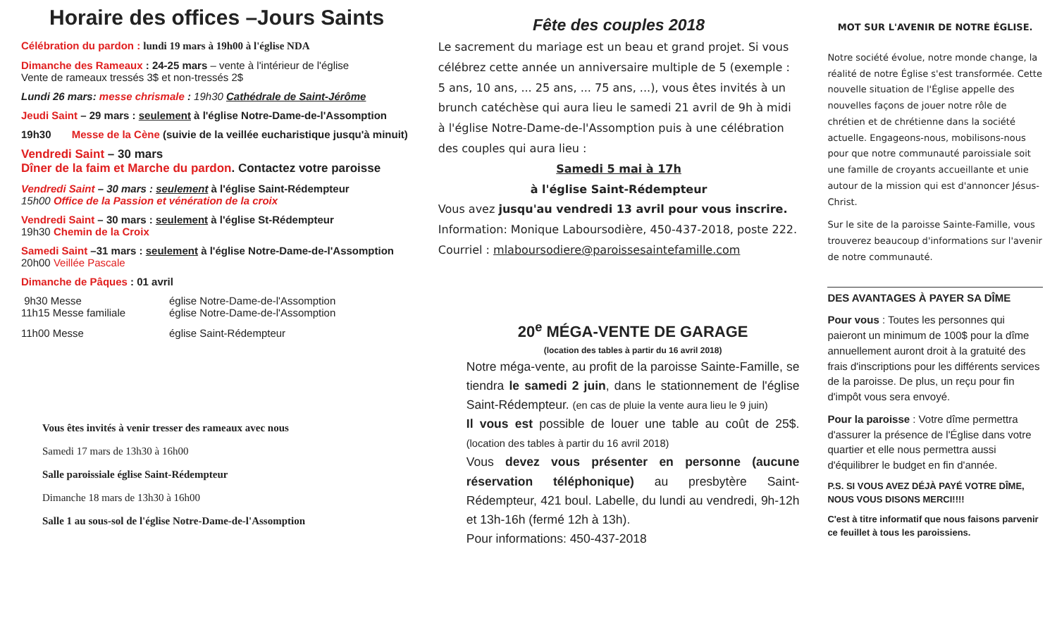Horaire des offices –Jours Saints
Célébration du pardon : lundi 19 mars à 19h00 à l'église NDA
Dimanche des Rameaux : 24-25 mars – vente à l'intérieur de l'église
Vente de rameaux tressés 3$ et non-tressés 2$
Lundi 26 mars: messe chrismale : 19h30 Cathédrale de Saint-Jérôme
Jeudi Saint – 29 mars : seulement à l'église Notre-Dame-de-l'Assomption
19h30 Messe de la Cène (suivie de la veillée eucharistique jusqu'à minuit)
Vendredi Saint – 30 mars
Dîner de la faim et Marche du pardon. Contactez votre paroisse
Vendredi Saint – 30 mars : seulement à l'église Saint-Rédempteur
15h00 Office de la Passion et vénération de la croix
Vendredi Saint – 30 mars : seulement à l'église St-Rédempteur
19h30 Chemin de la Croix
Samedi Saint –31 mars : seulement à l'église Notre-Dame-de-l'Assomption
20h00 Veillée Pascale
Dimanche de Pâques : 01 avril
9h30 Messe église Notre-Dame-de-l'Assomption
11h15 Messe familiale église Notre-Dame-de-l'Assomption
11h00 Messe église Saint-Rédempteur
Vous êtes invités à venir tresser des rameaux avec nous
Samedi 17 mars de 13h30 à 16h00
Salle paroissiale église Saint-Rédempteur
Dimanche 18 mars de 13h30 à 16h00
Salle 1 au sous-sol de l'église Notre-Dame-de-l'Assomption
Fête des couples 2018
Le sacrement du mariage est un beau et grand projet. Si vous célébrez cette année un anniversaire multiple de 5 (exemple : 5 ans, 10 ans, ... 25 ans, ... 75 ans, ...), vous êtes invités à un brunch catéchèse qui aura lieu le samedi 21 avril de 9h à midi à l'église Notre-Dame-de-l'Assomption puis à une célébration des couples qui aura lieu :
Samedi 5 mai à 17h
à l'église Saint-Rédempteur
Vous avez jusqu'au vendredi 13 avril pour vous inscrire.
Information: Monique Laboursodière, 450-437-2018, poste 222.
Courriel : mlaboursodiere@paroissesaintefamille.com
20<sup>e</sup> MÉGA-VENTE DE GARAGE
(location des tables à partir du 16 avril 2018)
Notre méga-vente, au profit de la paroisse Sainte-Famille, se tiendra le samedi 2 juin, dans le stationnement de l'église Saint-Rédempteur. (en cas de pluie la vente aura lieu le 9 juin)
Il vous est possible de louer une table au coût de 25$. (location des tables à partir du 16 avril 2018)
Vous devez vous présenter en personne (aucune réservation téléphonique) au presbytère Saint-Rédempteur, 421 boul. Labelle, du lundi au vendredi, 9h-12h et 13h-16h (fermé 12h à 13h).
Pour informations: 450-437-2018
MOT SUR L'AVENIR DE NOTRE ÉGLISE.
Notre société évolue, notre monde change, la réalité de notre Église s'est transformée. Cette nouvelle situation de l'Église appelle des nouvelles façons de jouer notre rôle de chrétien et de chrétienne dans la société actuelle. Engageons-nous, mobilisons-nous pour que notre communauté paroissiale soit une famille de croyants accueillante et unie autour de la mission qui est d'annoncer Jésus-Christ.
Sur le site de la paroisse Sainte-Famille, vous trouverez beaucoup d'informations sur l'avenir de notre communauté.
DES AVANTAGES À PAYER SA DÎME
Pour vous : Toutes les personnes qui paieront un minimum de 100$ pour la dîme annuellement auront droit à la gratuité des frais d'inscriptions pour les différents services de la paroisse. De plus, un reçu pour fin d'impôt vous sera envoyé.
Pour la paroisse : Votre dîme permettra d'assurer la présence de l'Église dans votre quartier et elle nous permettra aussi d'équilibrer le budget en fin d'année.
P.S. SI VOUS AVEZ DÉJÀ PAYÉ VOTRE DÎME, NOUS VOUS DISONS MERCI!!!!
C'est à titre informatif que nous faisons parvenir ce feuillet à tous les paroissiens.